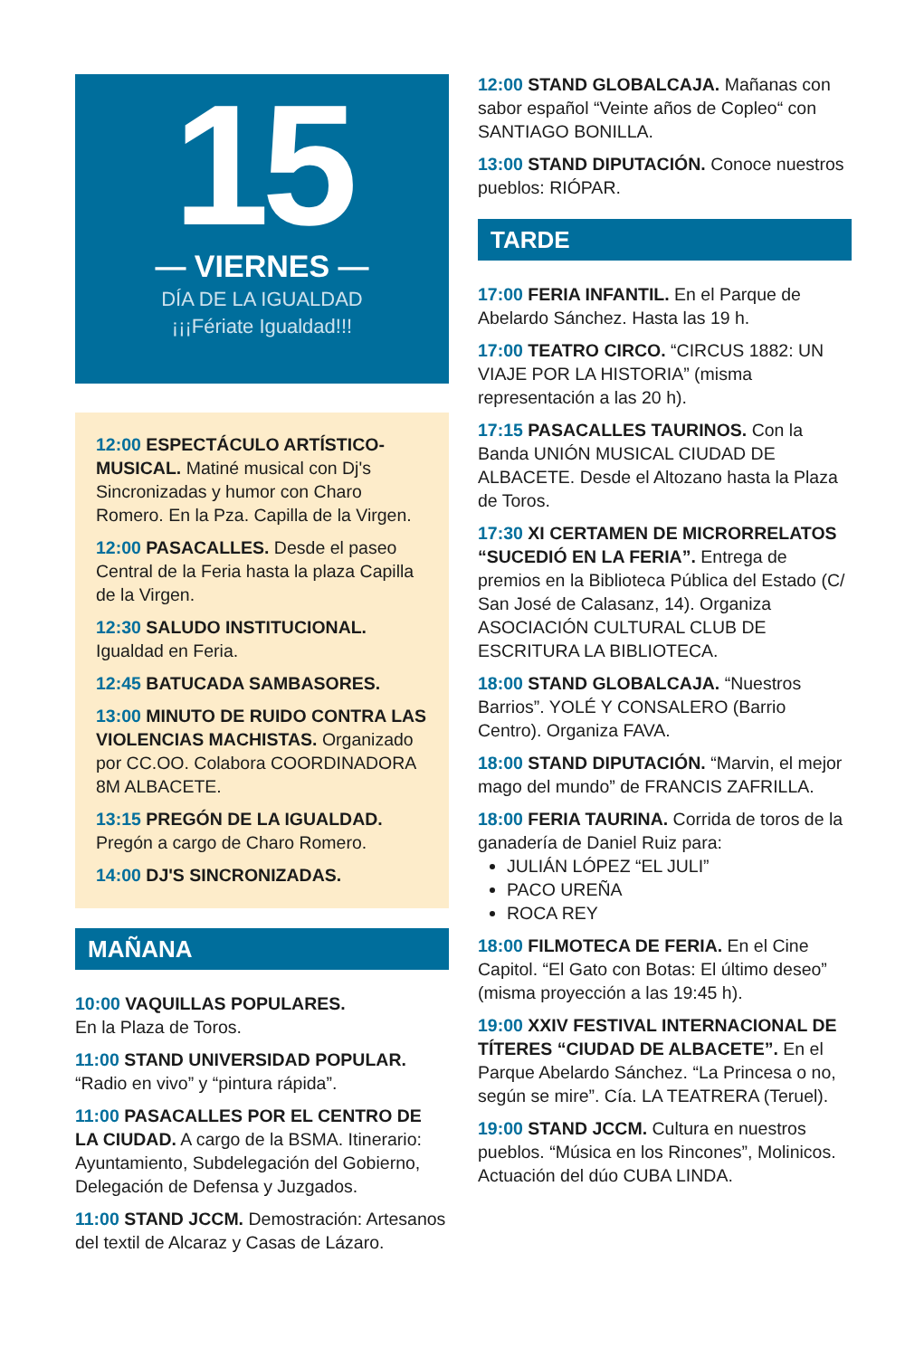15
— VIERNES —
DÍA DE LA IGUALDAD
¡¡¡Fériate Igualdad!!!
12:00 ESPECTÁCULO ARTÍSTICO-MUSICAL. Matiné musical con Dj's Sincronizadas y humor con Charo Romero. En la Pza. Capilla de la Virgen.
12:00 PASACALLES. Desde el paseo Central de la Feria hasta la plaza Capilla de la Virgen.
12:30 SALUDO INSTITUCIONAL. Igualdad en Feria.
12:45 BATUCADA SAMBASORES.
13:00 MINUTO DE RUIDO CONTRA LAS VIOLENCIAS MACHISTAS. Organizado por CC.OO. Colabora COORDINADORA 8M ALBACETE.
13:15 PREGÓN DE LA IGUALDAD. Pregón a cargo de Charo Romero.
14:00 DJ'S SINCRONIZADAS.
MAÑANA
10:00 VAQUILLAS POPULARES.
En la Plaza de Toros.
11:00 STAND UNIVERSIDAD POPULAR. “Radio en vivo” y “pintura rápida”.
11:00 PASACALLES POR EL CENTRO DE LA CIUDAD. A cargo de la BSMA. Itinerario: Ayuntamiento, Subdelegación del Gobierno, Delegación de Defensa y Juzgados.
11:00 STAND JCCM. Demostración: Artesanos del textil de Alcaraz y Casas de Lázaro.
12:00 STAND GLOBALCAJA. Mañanas con sabor español “Veinte años de Copleo“ con SANTIAGO BONILLA.
13:00 STAND DIPUTACIÓN. Conoce nuestros pueblos: RIÓPAR.
TARDE
17:00 FERIA INFANTIL. En el Parque de Abelardo Sánchez. Hasta las 19 h.
17:00 TEATRO CIRCO. “CIRCUS 1882: UN VIAJE POR LA HISTORIA” (misma representación a las 20 h).
17:15 PASACALLES TAURINOS. Con la Banda UNIÓN MUSICAL CIUDAD DE ALBACETE. Desde el Altozano hasta la Plaza de Toros.
17:30 XI CERTAMEN DE MICRORRELATOS “SUCEDIÓ EN LA FERIA”. Entrega de premios en la Biblioteca Pública del Estado (C/ San José de Calasanz, 14). Organiza ASOCIACIÓN CULTURAL CLUB DE ESCRITURA LA BIBLIOTECA.
18:00 STAND GLOBALCAJA. “Nuestros Barrios”. YOLÉ Y CONSALERO (Barrio Centro). Organiza FAVA.
18:00 STAND DIPUTACIÓN. “Marvin, el mejor mago del mundo” de FRANCIS ZAFRILLA.
18:00 FERIA TAURINA. Corrida de toros de la ganadería de Daniel Ruiz para:
JULIÁN LÓPEZ “EL JULI”
PACO UREÑA
ROCA REY
18:00 FILMOTECA DE FERIA. En el Cine Capitol. “El Gato con Botas: El último deseo” (misma proyección a las 19:45 h).
19:00 XXIV FESTIVAL INTERNACIONAL DE TÍTERES “CIUDAD DE ALBACETE”. En el Parque Abelardo Sánchez. “La Princesa o no, según se mire”. Cía. LA TEATRERA (Teruel).
19:00 STAND JCCM. Cultura en nuestros pueblos. “Música en los Rincones”, Molinicos. Actuación del dúo CUBA LINDA.